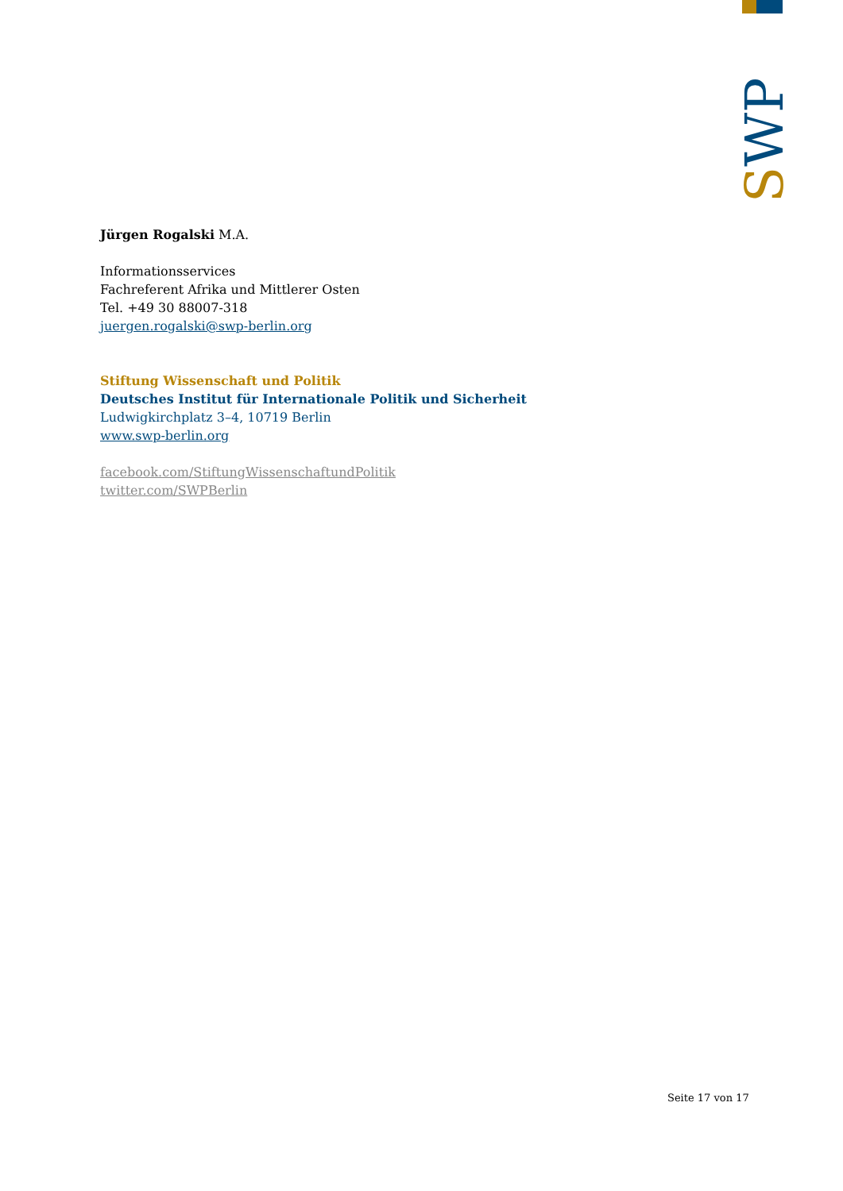SWP
Jürgen Rogalski M.A.
Informationsservices
Fachreferent Afrika und Mittlerer Osten
Tel. +49 30 88007-318
juergen.rogalski@swp-berlin.org
Stiftung Wissenschaft und Politik
Deutsches Institut für Internationale Politik und Sicherheit
Ludwigkirchplatz 3–4, 10719 Berlin
www.swp-berlin.org
facebook.com/StiftungWissenschaftundPolitik
twitter.com/SWPBerlin
Seite 17 von 17